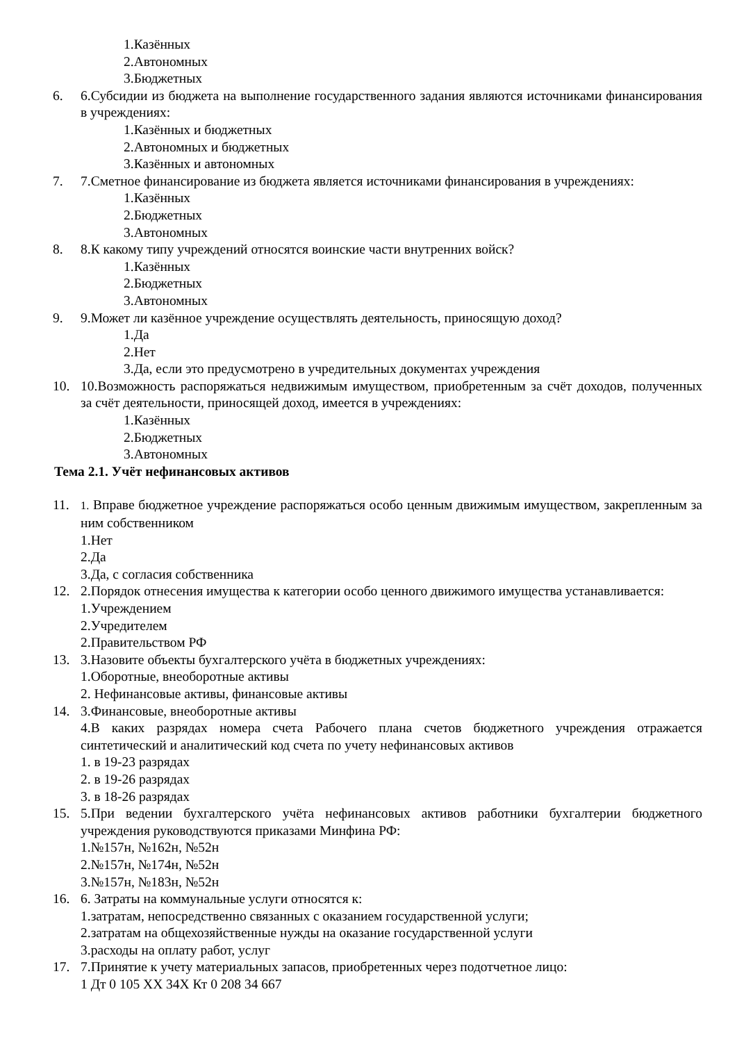1.Казённых
2.Автономных
3.Бюджетных
6. 6.Субсидии из бюджета на выполнение государственного задания являются источниками финансирования в учреждениях:
1.Казённых и бюджетных
2.Автономных и бюджетных
3.Казённых и автономных
7. 7.Сметное финансирование из бюджета является источниками финансирования в учреждениях:
1.Казённых
2.Бюджетных
3.Автономных
8. 8.К какому типу учреждений относятся воинские части внутренних войск?
1.Казённых
2.Бюджетных
3.Автономных
9. 9.Может ли казённое учреждение осуществлять деятельность, приносящую доход?
1.Да
2.Нет
3.Да, если это предусмотрено в учредительных документах учреждения
10. 10.Возможность распоряжаться недвижимым имуществом, приобретенным за счёт доходов, полученных за счёт деятельности, приносящей доход, имеется в учреждениях:
1.Казённых
2.Бюджетных
3.Автономных
Тема 2.1. Учёт нефинансовых активов
11.
1. Вправе бюджетное учреждение распоряжаться особо ценным движимым имуществом, закрепленным за ним собственником
1.Нет
2.Да
3.Да, с согласия собственника
12. 2.Порядок отнесения имущества к категории особо ценного движимого имущества устанавливается:
1.Учреждением
2.Учредителем
2.Правительством РФ
13. 3.Назовите объекты бухгалтерского учёта в бюджетных учреждениях:
1.Оборотные, внеоборотные активы
2. Нефинансовые активы, финансовые активы
14. 3.Финансовые, внеоборотные активы
4.В каких разрядах номера счета Рабочего плана счетов бюджетного учреждения отражается синтетический и аналитический код счета по учету нефинансовых активов
1. в 19-23 разрядах
2. в 19-26 разрядах
3. в 18-26 разрядах
15. 5.При ведении бухгалтерского учёта нефинансовых активов работники бухгалтерии бюджетного учреждения руководствуются приказами Минфина РФ:
1.№157н, №162н, №52н
2.№157н, №174н, №52н
3.№157н, №183н, №52н
16. 6. Затраты на коммунальные услуги относятся к:
1.затратам, непосредственно связанных с оказанием государственной услуги;
2.затратам на общехозяйственные нужды на оказание государственной услуги
3.расходы на оплату работ, услуг
17. 7.Принятие к учету материальных запасов, приобретенных через подотчетное лицо:
1 Дт 0 105 XX 34X Кт 0 208 34 667